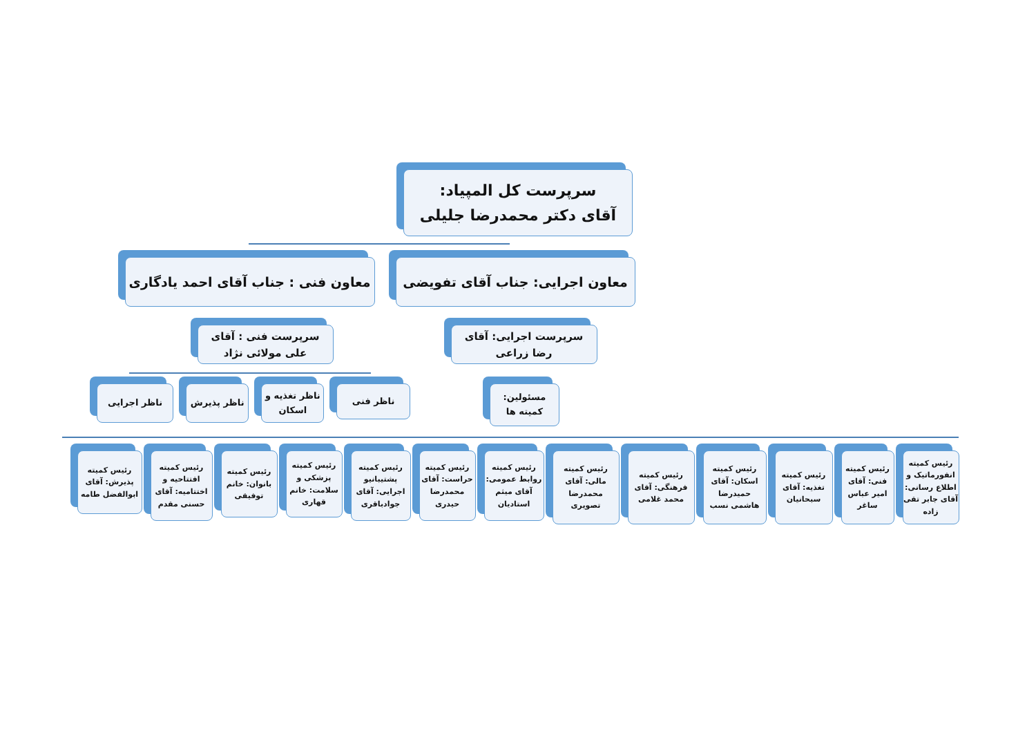سرپرست کل المپیاد:
آقای دکتر محمدرضا جلیلی
معاون اجرایی: جناب آقای تفویضی معاون فنی : جناب آقای احمد یادگاری
سرپرست اجرایی: آقای
رضا زراعی
سرپرست فنی : آقای
علی مولائی نژاد
مسئولین:
کمیته ها
ناظر فنی
ناظر تغذیه و اسکان
ناظر پذیرش ناظر اجرایی
رئیس کمیته انفورماتیک و اطلاع رسانی: آقای جابر تقی زاده
رئیس کمیته فنی: آقای امیر عباس ساغر
رئیس کمیته تغذیه: آقای سبحانیان
رئیس کمیته اسکان: آقای حمیدرضا هاشمی نسب
رئیس کمیته فرهنگی: آقای محمد غلامی
رئیس کمیته مالی: آقای محمدرضا تصویری
رئیس کمیته روابط عمومی: آقای میثم استادیان
رئیس کمیته حراست: آقای محمدرضا حیدری
رئیس کمیته پشتیبانیو اجرایی: آقای جوادباقری
رئیس کمیته پزشکی و سلامت: خانم قهاری
رئیس کمیته بانوان: خانم توفیقی
رئیس کمیته افتتاحیه و اختتامیه: آقای حسنی مقدم
رئیس کمیته پذیرش: آقای ابوالفضل طامه